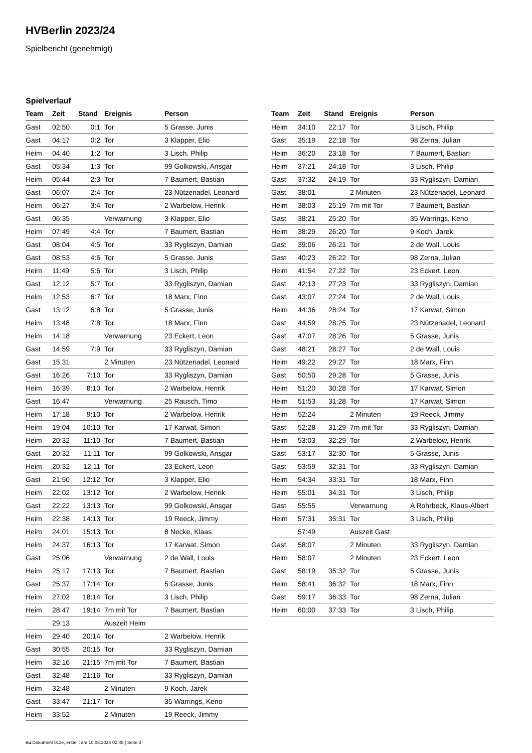HVBerlin 2023/24
Spielbericht (genehmigt)
Spielverlauf
| Team | Zeit | Stand | Ereignis | Person |
| --- | --- | --- | --- | --- |
| Gast | 02:50 | 0:1 | Tor | 5 Grasse, Junis |
| Gast | 04:17 | 0:2 | Tor | 3 Klapper, Elio |
| Heim | 04:40 | 1:2 | Tor | 3 Lisch, Philip |
| Gast | 05:34 | 1:3 | Tor | 99 Golkowski, Ansgar |
| Heim | 05:44 | 2:3 | Tor | 7 Baumert, Bastian |
| Gast | 06:07 | 2:4 | Tor | 23 Nützenadel, Leonard |
| Heim | 06:27 | 3:4 | Tor | 2 Warbelow, Henrik |
| Gast | 06:35 | | Verwarnung | 3 Klapper, Elio |
| Heim | 07:49 | 4:4 | Tor | 7 Baumert, Bastian |
| Gast | 08:04 | 4:5 | Tor | 33 Rygliszyn, Damian |
| Gast | 08:53 | 4:6 | Tor | 5 Grasse, Junis |
| Heim | 11:49 | 5:6 | Tor | 3 Lisch, Philip |
| Gast | 12:12 | 5:7 | Tor | 33 Rygliszyn, Damian |
| Heim | 12:53 | 6:7 | Tor | 18 Marx, Finn |
| Gast | 13:12 | 6:8 | Tor | 5 Grasse, Junis |
| Heim | 13:48 | 7:8 | Tor | 18 Marx, Finn |
| Heim | 14:18 | | Verwarnung | 23 Eckert, Leon |
| Gast | 14:59 | 7:9 | Tor | 33 Rygliszyn, Damian |
| Gast | 15:31 | | 2 Minuten | 23 Nützenadel, Leonard |
| Gast | 16:26 | 7:10 | Tor | 33 Rygliszyn, Damian |
| Heim | 16:39 | 8:10 | Tor | 2 Warbelow, Henrik |
| Gast | 16:47 | | Verwarnung | 25 Rausch, Timo |
| Heim | 17:18 | 9:10 | Tor | 2 Warbelow, Henrik |
| Heim | 19:04 | 10:10 | Tor | 17 Karwat, Simon |
| Heim | 20:32 | 11:10 | Tor | 7 Baumert, Bastian |
| Gast | 20:32 | 11:11 | Tor | 99 Golkowski, Ansgar |
| Heim | 20:32 | 12:11 | Tor | 23 Eckert, Leon |
| Gast | 21:50 | 12:12 | Tor | 3 Klapper, Elio |
| Heim | 22:02 | 13:12 | Tor | 2 Warbelow, Henrik |
| Gast | 22:22 | 13:13 | Tor | 99 Golkowski, Ansgar |
| Heim | 22:38 | 14:13 | Tor | 19 Reeck, Jimmy |
| Heim | 24:01 | 15:13 | Tor | 8 Necke, Klaas |
| Heim | 24:37 | 16:13 | Tor | 17 Karwat, Simon |
| Gast | 25:06 | | Verwarnung | 2 de Wall, Louis |
| Heim | 25:17 | 17:13 | Tor | 7 Baumert, Bastian |
| Gast | 25:37 | 17:14 | Tor | 5 Grasse, Junis |
| Heim | 27:02 | 18:14 | Tor | 3 Lisch, Philip |
| Heim | 28:47 | 19:14 | 7m mit Tor | 7 Baumert, Bastian |
| | 29:13 | | Auszeit Heim | |
| Heim | 29:40 | 20:14 | Tor | 2 Warbelow, Henrik |
| Gast | 30:55 | 20:15 | Tor | 33 Rygliszyn, Damian |
| Heim | 32:16 | 21:15 | 7m mit Tor | 7 Baumert, Bastian |
| Gast | 32:48 | 21:16 | Tor | 33 Rygliszyn, Damian |
| Heim | 32:48 | | 2 Minuten | 9 Koch, Jarek |
| Gast | 33:47 | 21:17 | Tor | 35 Warrings, Keno |
| Heim | 33:52 | | 2 Minuten | 19 Reeck, Jimmy |
| Team | Zeit | Stand | Ereignis | Person |
| --- | --- | --- | --- | --- |
| Heim | 34:10 | 22:17 | Tor | 3 Lisch, Philip |
| Gast | 35:19 | 22:18 | Tor | 98 Zerna, Julian |
| Heim | 36:20 | 23:18 | Tor | 7 Baumert, Bastian |
| Heim | 37:21 | 24:18 | Tor | 3 Lisch, Philip |
| Gast | 37:32 | 24:19 | Tor | 33 Rygliszyn, Damian |
| Gast | 38:01 | | 2 Minuten | 23 Nützenadel, Leonard |
| Heim | 38:03 | 25:19 | 7m mit Tor | 7 Baumert, Bastian |
| Gast | 38:21 | 25:20 | Tor | 35 Warrings, Keno |
| Heim | 38:29 | 26:20 | Tor | 9 Koch, Jarek |
| Gast | 39:06 | 26:21 | Tor | 2 de Wall, Louis |
| Gast | 40:23 | 26:22 | Tor | 98 Zerna, Julian |
| Heim | 41:54 | 27:22 | Tor | 23 Eckert, Leon |
| Gast | 42:13 | 27:23 | Tor | 33 Rygliszyn, Damian |
| Gast | 43:07 | 27:24 | Tor | 2 de Wall, Louis |
| Heim | 44:36 | 28:24 | Tor | 17 Karwat, Simon |
| Gast | 44:59 | 28:25 | Tor | 23 Nützenadel, Leonard |
| Gast | 47:07 | 28:26 | Tor | 5 Grasse, Junis |
| Gast | 48:21 | 28:27 | Tor | 2 de Wall, Louis |
| Heim | 49:22 | 29:27 | Tor | 18 Marx, Finn |
| Gast | 50:50 | 29:28 | Tor | 5 Grasse, Junis |
| Heim | 51:20 | 30:28 | Tor | 17 Karwat, Simon |
| Heim | 51:53 | 31:28 | Tor | 17 Karwat, Simon |
| Heim | 52:24 | | 2 Minuten | 19 Reeck, Jimmy |
| Gast | 52:28 | 31:29 | 7m mit Tor | 33 Rygliszyn, Damian |
| Heim | 53:03 | 32:29 | Tor | 2 Warbelow, Henrik |
| Gast | 53:17 | 32:30 | Tor | 5 Grasse, Junis |
| Gast | 53:59 | 32:31 | Tor | 33 Rygliszyn, Damian |
| Heim | 54:34 | 33:31 | Tor | 18 Marx, Finn |
| Heim | 55:01 | 34:31 | Tor | 3 Lisch, Philip |
| Gast | 55:55 | | Verwarnung | A Rohrbeck, Klaus-Albert |
| Heim | 57:31 | 35:31 | Tor | 3 Lisch, Philip |
| | 57:49 | | Auszeit Gast | |
| Gast | 58:07 | | 2 Minuten | 33 Rygliszyn, Damian |
| Heim | 58:07 | | 2 Minuten | 23 Eckert, Leon |
| Gast | 58:19 | 35:32 | Tor | 5 Grasse, Junis |
| Heim | 58:41 | 36:32 | Tor | 18 Marx, Finn |
| Gast | 59:17 | 36:33 | Tor | 98 Zerna, Julian |
| Heim | 60:00 | 37:33 | Tor | 3 Lisch, Philip |
nu.Dokument 011e, erstellt am 10.08.2024 02:45 | Seite 3